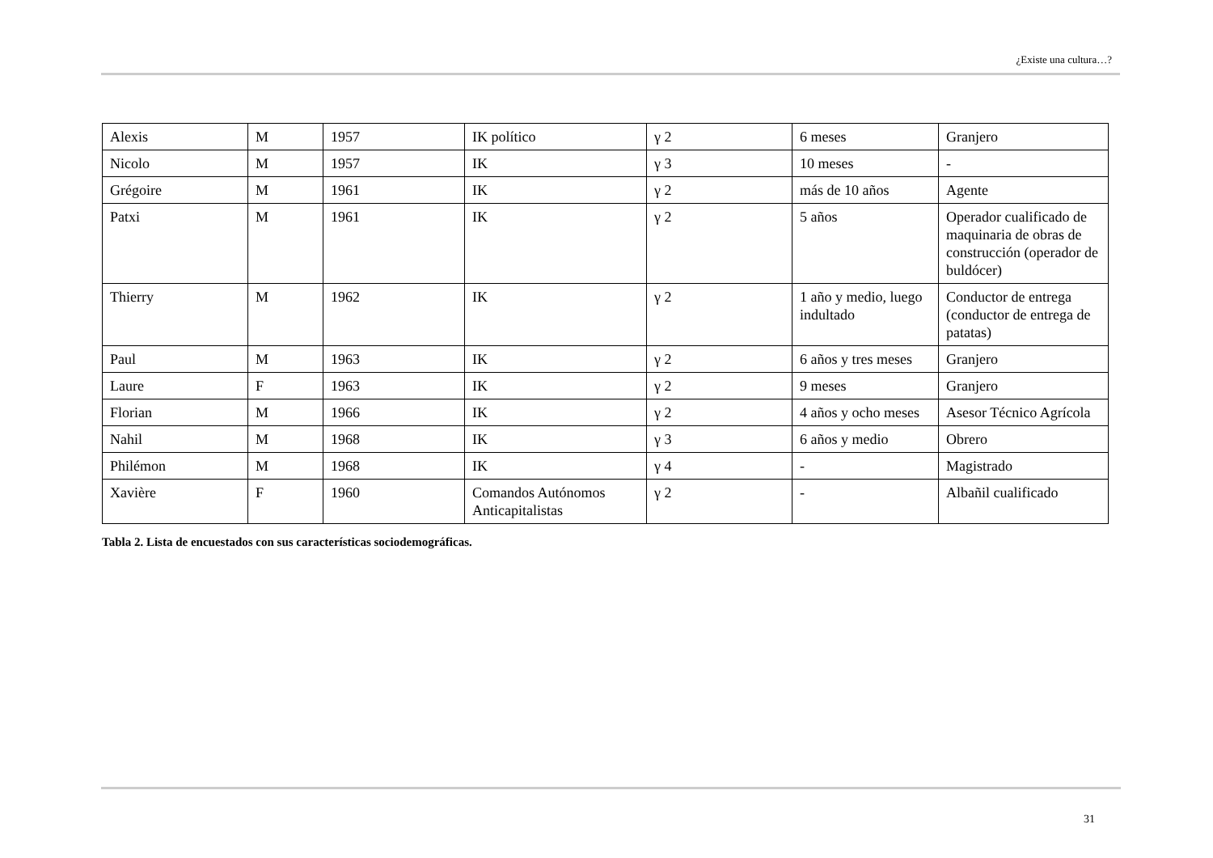¿Existe una cultura…?
| Alexis | M | 1957 | IK político | γ 2 | 6 meses | Granjero |
| Nicolo | M | 1957 | IK | γ 3 | 10 meses | - |
| Grégoire | M | 1961 | IK | γ 2 | más de 10 años | Agente |
| Patxi | M | 1961 | IK | γ 2 | 5 años | Operador cualificado de maquinaria de obras de construcción (operador de buldócer) |
| Thierry | M | 1962 | IK | γ 2 | 1 año y medio, luego indultado | Conductor de entrega (conductor de entrega de patatas) |
| Paul | M | 1963 | IK | γ 2 | 6 años y tres meses | Granjero |
| Laure | F | 1963 | IK | γ 2 | 9 meses | Granjero |
| Florian | M | 1966 | IK | γ 2 | 4 años y ocho meses | Asesor Técnico Agrícola |
| Nahil | M | 1968 | IK | γ 3 | 6 años y medio | Obrero |
| Philémon | M | 1968 | IK | γ 4 | - | Magistrado |
| Xavière | F | 1960 | Comandos Autónomos Anticapitalistas | γ 2 | - | Albañil cualificado |
Tabla 2. Lista de encuestados con sus características sociodemográficas.
31